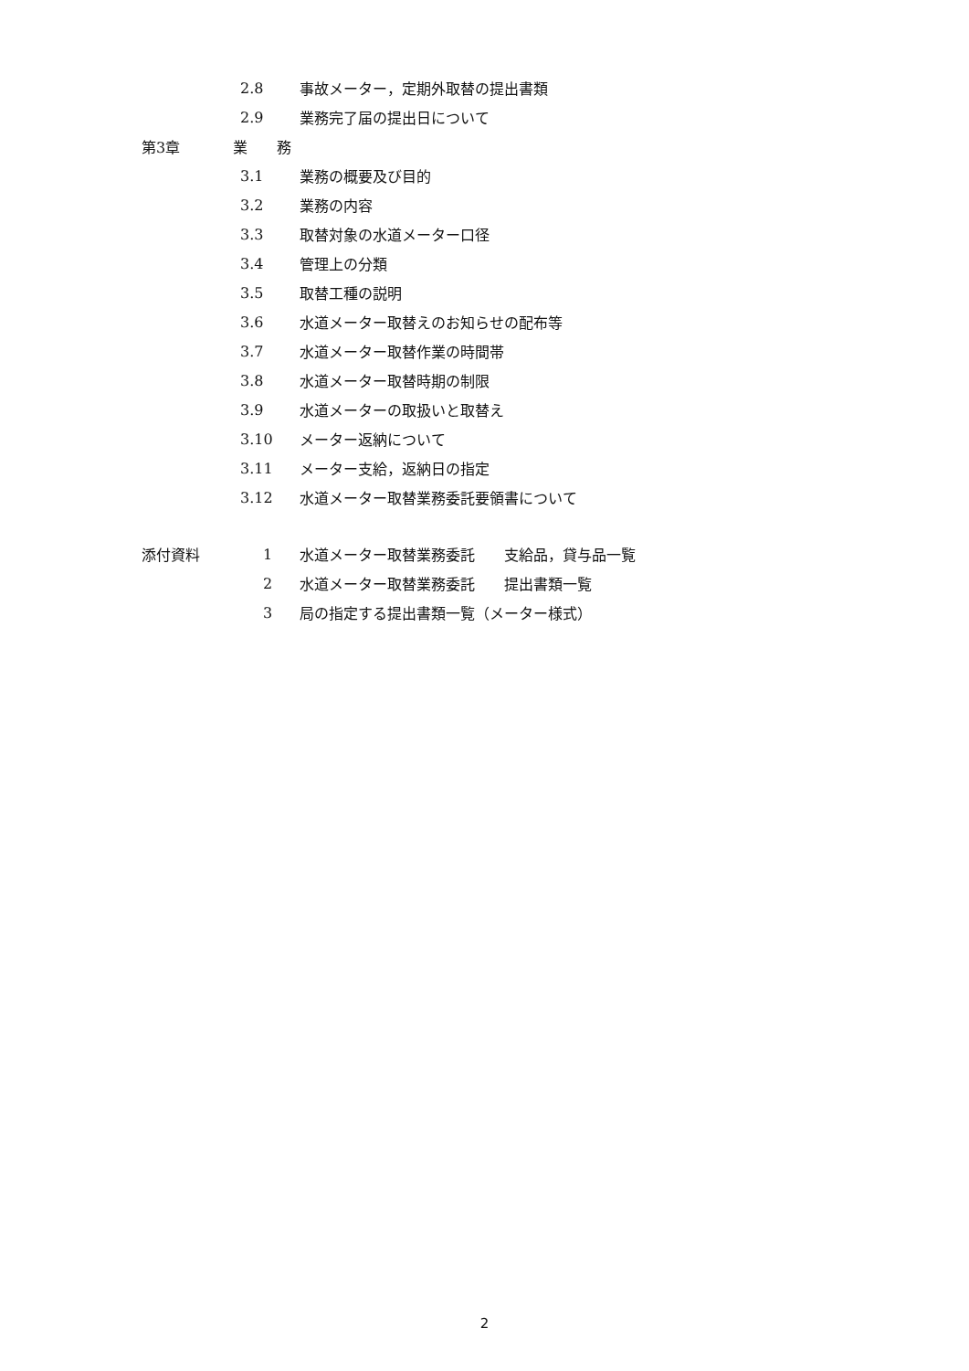2.8 事故メーター，定期外取替の提出書類
2.9 業務完了届の提出日について
第3章 業　　務
3.1 業務の概要及び目的
3.2 業務の内容
3.3 取替対象の水道メーター口径
3.4 管理上の分類
3.5 取替工種の説明
3.6 水道メーター取替えのお知らせの配布等
3.7 水道メーター取替作業の時間帯
3.8 水道メーター取替時期の制限
3.9 水道メーターの取扱いと取替え
3.10 メーター返納について
3.11 メーター支給，返納日の指定
3.12 水道メーター取替業務委託要領書について
添付資料 1 水道メーター取替業務委託　　支給品，貸与品一覧
2 水道メーター取替業務委託　　提出書類一覧
3 局の指定する提出書類一覧（メーター様式）
2